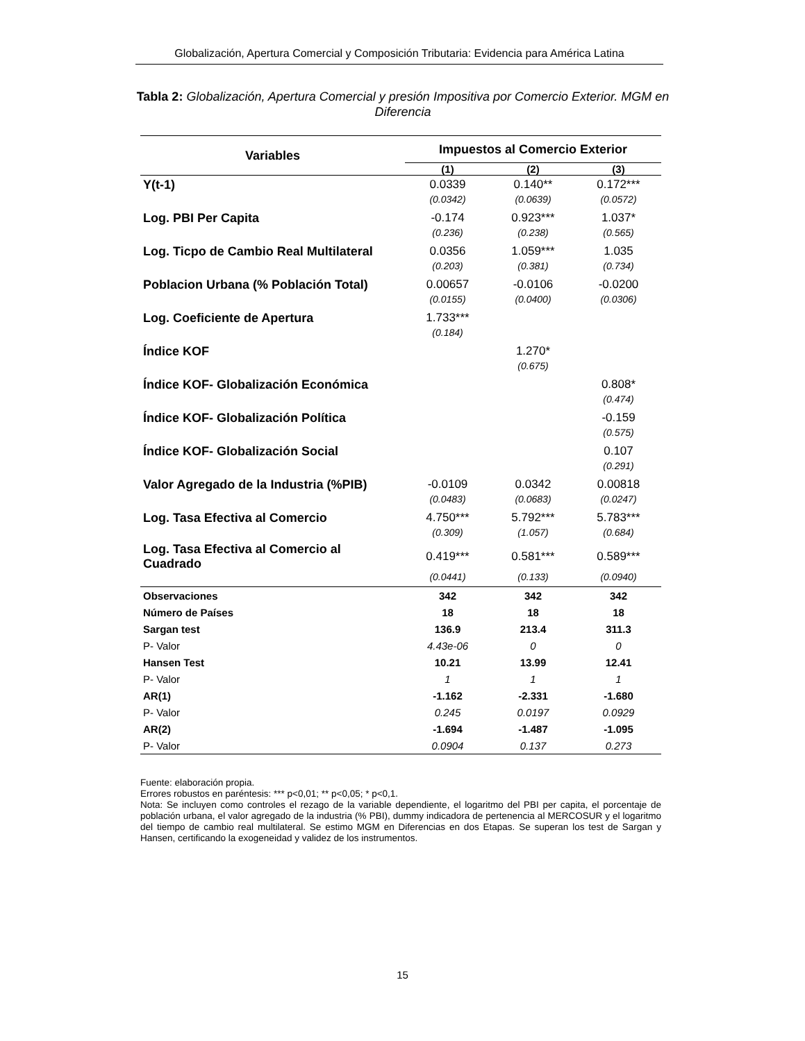Globalización, Apertura Comercial y Composición Tributaria: Evidencia para América Latina
Tabla 2: Globalización, Apertura Comercial y presión Impositiva por Comercio Exterior. MGM en Diferencia
| Variables | Impuestos al Comercio Exterior | | |
| --- | --- | --- | --- |
| | (1) | (2) | (3) |
| Y(t-1) | 0.0339 | 0.140** | 0.172*** |
| | (0.0342) | (0.0639) | (0.0572) |
| Log. PBI Per Capita | -0.174 | 0.923*** | 1.037* |
| | (0.236) | (0.238) | (0.565) |
| Log. Ticpo de Cambio Real Multilateral | 0.0356 | 1.059*** | 1.035 |
| | (0.203) | (0.381) | (0.734) |
| Poblacion Urbana (% Población Total) | 0.00657 | -0.0106 | -0.0200 |
| | (0.0155) | (0.0400) | (0.0306) |
| Log. Coeficiente de Apertura | 1.733*** | | |
| | (0.184) | | |
| Índice KOF | | 1.270* | |
| | | (0.675) | |
| Índice KOF- Globalización Económica | | | 0.808* |
| | | | (0.474) |
| Índice KOF- Globalización Política | | | -0.159 |
| | | | (0.575) |
| Índice KOF- Globalización Social | | | 0.107 |
| | | | (0.291) |
| Valor Agregado de la Industria (%PIB) | -0.0109 | 0.0342 | 0.00818 |
| | (0.0483) | (0.0683) | (0.0247) |
| Log. Tasa Efectiva al Comercio | 4.750*** | 5.792*** | 5.783*** |
| | (0.309) | (1.057) | (0.684) |
| Log. Tasa Efectiva al Comercio al Cuadrado | 0.419*** | 0.581*** | 0.589*** |
| | (0.0441) | (0.133) | (0.0940) |
| Observaciones | 342 | 342 | 342 |
| Número de Países | 18 | 18 | 18 |
| Sargan test | 136.9 | 213.4 | 311.3 |
| P- Valor | 4.43e-06 | 0 | 0 |
| Hansen Test | 10.21 | 13.99 | 12.41 |
| P- Valor | 1 | 1 | 1 |
| AR(1) | -1.162 | -2.331 | -1.680 |
| P- Valor | 0.245 | 0.0197 | 0.0929 |
| AR(2) | -1.694 | -1.487 | -1.095 |
| P- Valor | 0.0904 | 0.137 | 0.273 |
Fuente: elaboración propia.
Errores robustos en paréntesis: *** p<0,01; ** p<0,05; * p<0,1.
Nota: Se incluyen como controles el rezago de la variable dependiente, el logaritmo del PBI per capita, el porcentaje de población urbana, el valor agregado de la industria (% PBI), dummy indicadora de pertenencia al MERCOSUR y el logaritmo del tiempo de cambio real multilateral. Se estimo MGM en Diferencias en dos Etapas. Se superan los test de Sargan y Hansen, certificando la exogeneidad y validez de los instrumentos.
15